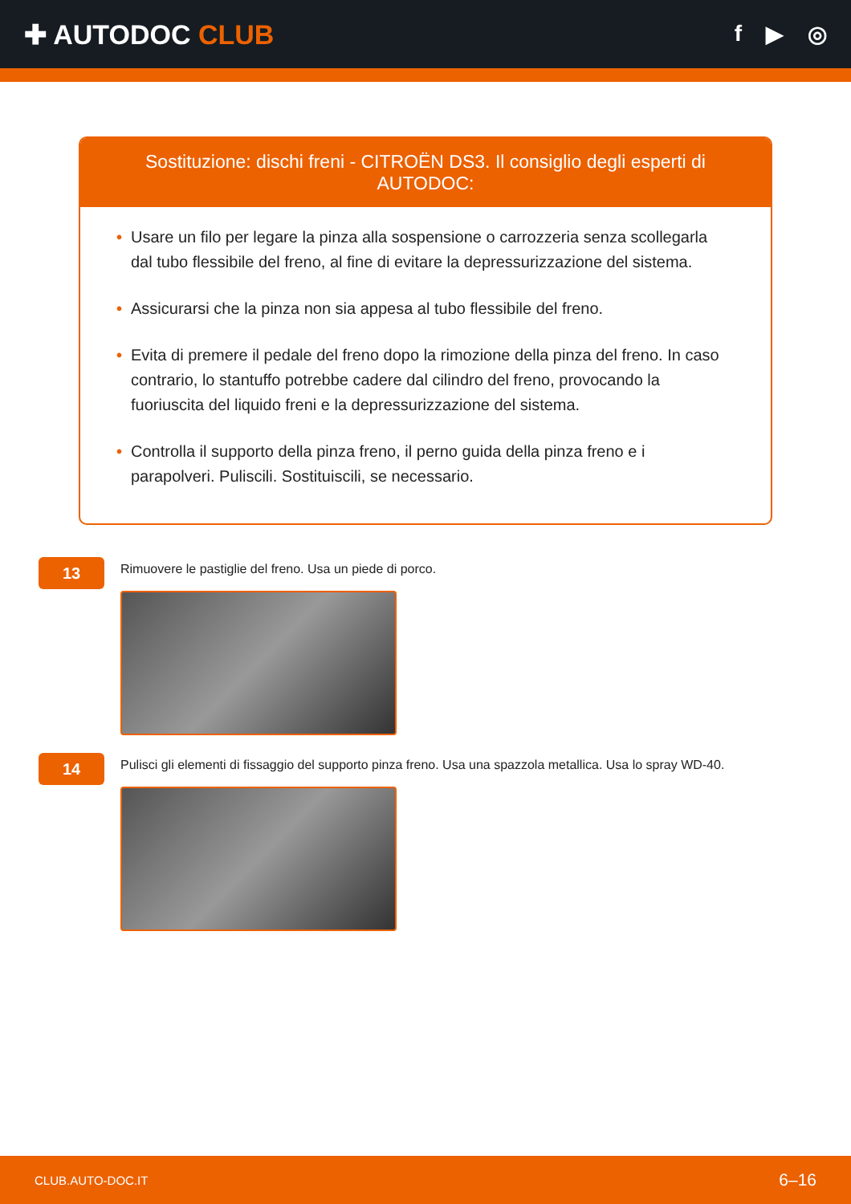✚ AUTODOC CLUB
f ▶ ◎
Sostituzione: dischi freni - CITROËN DS3. Il consiglio degli esperti di AUTODOC:
• Usare un filo per legare la pinza alla sospensione o carrozzeria senza scollegarla dal tubo flessibile del freno, al fine di evitare la depressurizzazione del sistema.
• Assicurarsi che la pinza non sia appesa al tubo flessibile del freno.
• Evita di premere il pedale del freno dopo la rimozione della pinza del freno. In caso contrario, lo stantuffo potrebbe cadere dal cilindro del freno, provocando la fuoriuscita del liquido freni e la depressurizzazione del sistema.
• Controlla il supporto della pinza freno, il perno guida della pinza freno e i parapolveri. Puliscili. Sostituiscili, se necessario.
13
Rimuovere le pastiglie del freno. Usa un piede di porco.
14
Pulisci gli elementi di fissaggio del supporto pinza freno. Usa una spazzola metallica. Usa lo spray WD-40.
CLUB.AUTO-DOC.IT 6–16